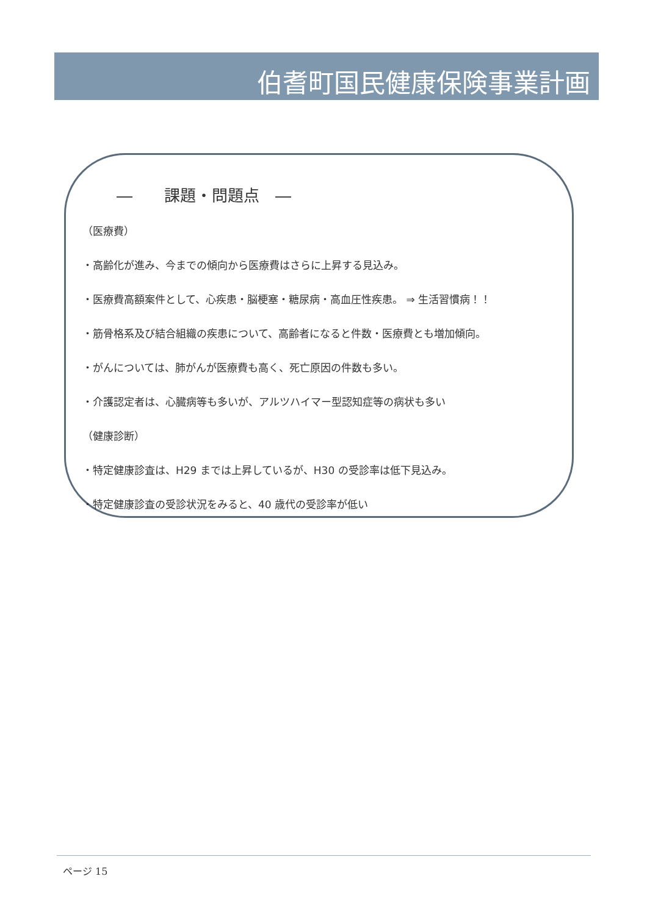伯耆町国民健康保険事業計画
―　　課題・問題点　―
（医療費）
・高齢化が進み、今までの傾向から医療費はさらに上昇する見込み。
・医療費高額案件として、心疾患・脳梗塞・糖尿病・高血圧性疾患。 ⇒ 生活習慣病！！
・筋骨格系及び結合組織の疾患について、高齢者になると件数・医療費とも増加傾向。
・がんについては、肺がんが医療費も高く、死亡原因の件数も多い。
・介護認定者は、心臓病等も多いが、アルツハイマー型認知症等の病状も多い
（健康診断）
・特定健康診査は、H29 までは上昇しているが、H30 の受診率は低下見込み。
・特定健康診査の受診状況をみると、40 歳代の受診率が低い
ページ 15